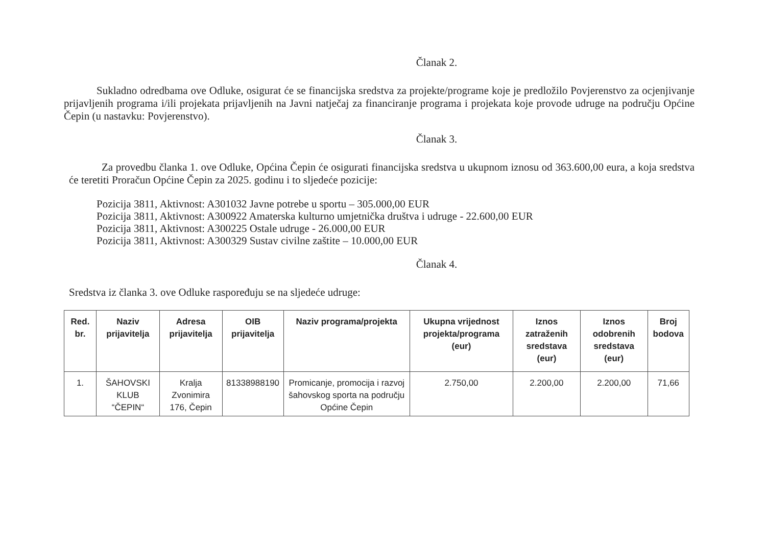Članak 2.
Sukladno odredbama ove Odluke, osigurat će se financijska sredstva za projekte/programe koje je predložilo Povjerenstvo za ocjenjivanje prijavljenih programa i/ili projekata prijavljenih na Javni natječaj za financiranje programa i projekata koje provode udruge na području Općine Čepin (u nastavku: Povjerenstvo).
Članak 3.
Za provedbu članka 1. ove Odluke, Općina Čepin će osigurati financijska sredstva u ukupnom iznosu od 363.600,00 eura, a koja sredstva će teretiti Proračun Općine Čepin za 2025. godinu i to sljedeće pozicije:
Pozicija 3811, Aktivnost: A301032 Javne potrebe u sportu – 305.000,00 EUR
Pozicija 3811, Aktivnost: A300922 Amaterska kulturno umjetnička društva i udruge - 22.600,00 EUR
Pozicija 3811, Aktivnost: A300225 Ostale udruge - 26.000,00 EUR
Pozicija 3811, Aktivnost: A300329 Sustav civilne zaštite – 10.000,00 EUR
Članak 4.
Sredstva iz članka 3. ove Odluke raspoređuju se na sljedeće udruge:
| Red. br. | Naziv prijavitelja | Adresa prijavitelja | OIB prijavitelja | Naziv programa/projekta | Ukupna vrijednost projekta/programa (eur) | Iznos zatraženih sredstava (eur) | Iznos odobrenih sredstava (eur) | Broj bodova |
| --- | --- | --- | --- | --- | --- | --- | --- | --- |
| 1. | ŠAHOVSKI KLUB “ČEPIN“ | Kralja Zvonimira 176, Čepin | 81338988190 | Promicanje, promocija i razvoj šahovskog sporta na području Općine Čepin | 2.750,00 | 2.200,00 | 2.200,00 | 71,66 |